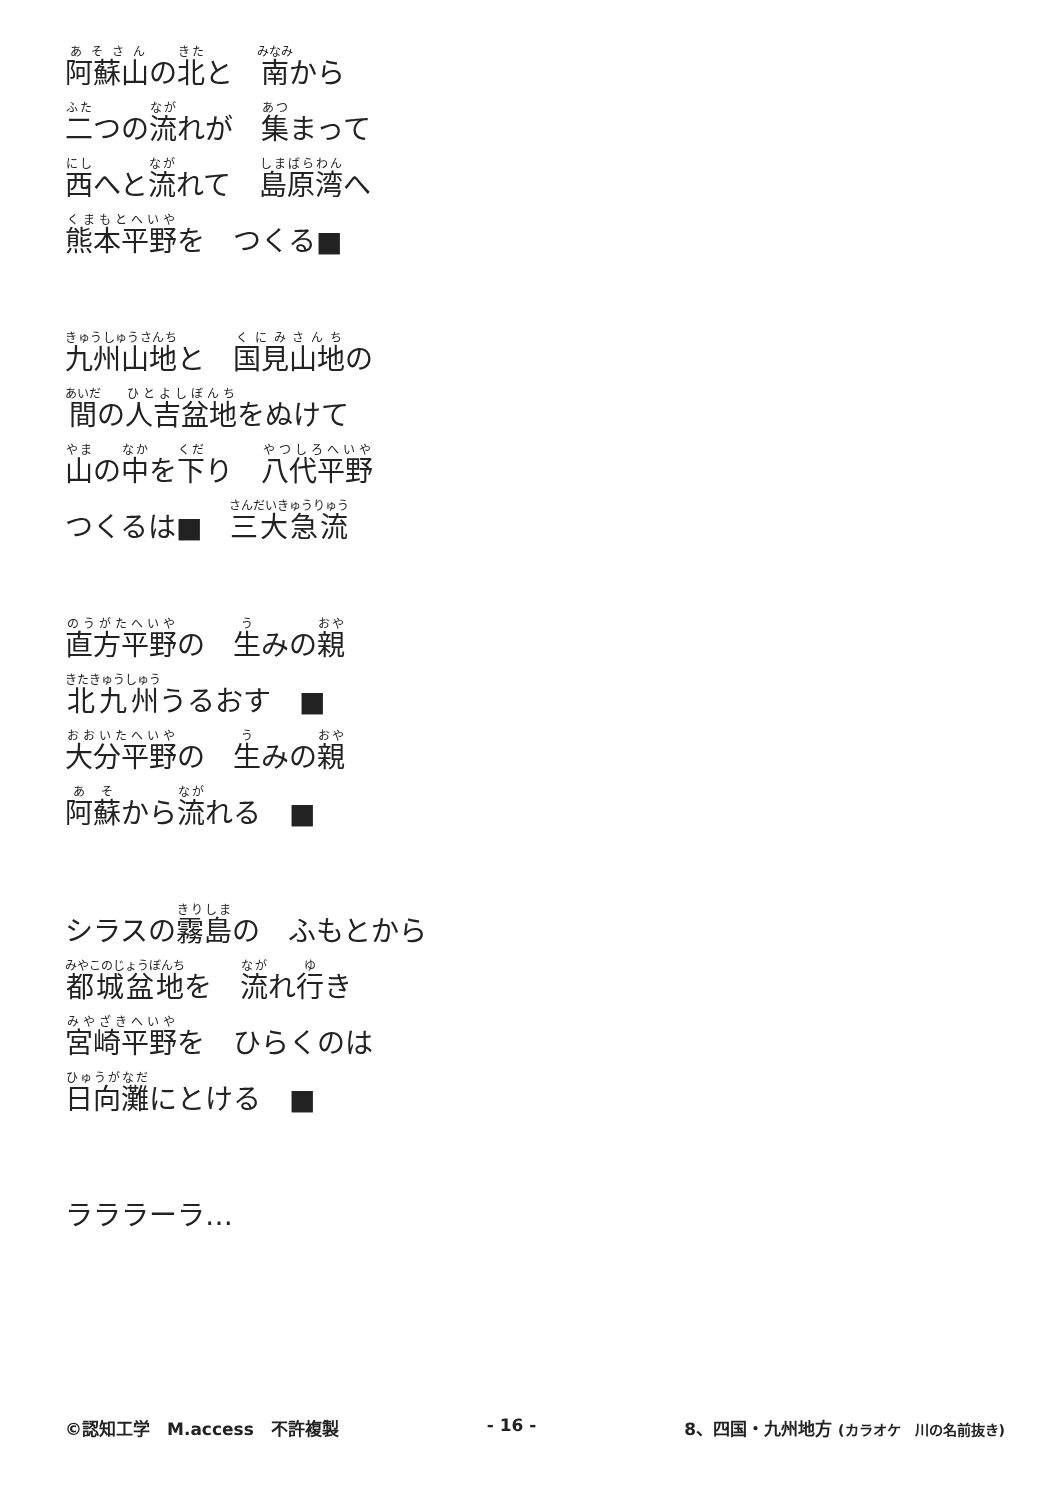阿蘇山の北と　南から
二つの流れが　集まって
西へと流れて　島原湾へ
熊本平野を　つくる■
九州山地と　国見山地の
間の人吉盆地をぬけて
山の中を下り　八代平野
つくるは■　三大急流
直方平野の　生みの親
北九州うるおす　■
大分平野の　生みの親
阿蘇から流れる　■
シラスの霧島の　ふもとから
都城盆地を　流れ行き
宮崎平野を　ひらくのは
日向灘にとける　■
ラララーラ…
©認知工学　M.access　不許複製 - 16 - 8、四国・九州地方 (カラオケ　川の名前抜き)